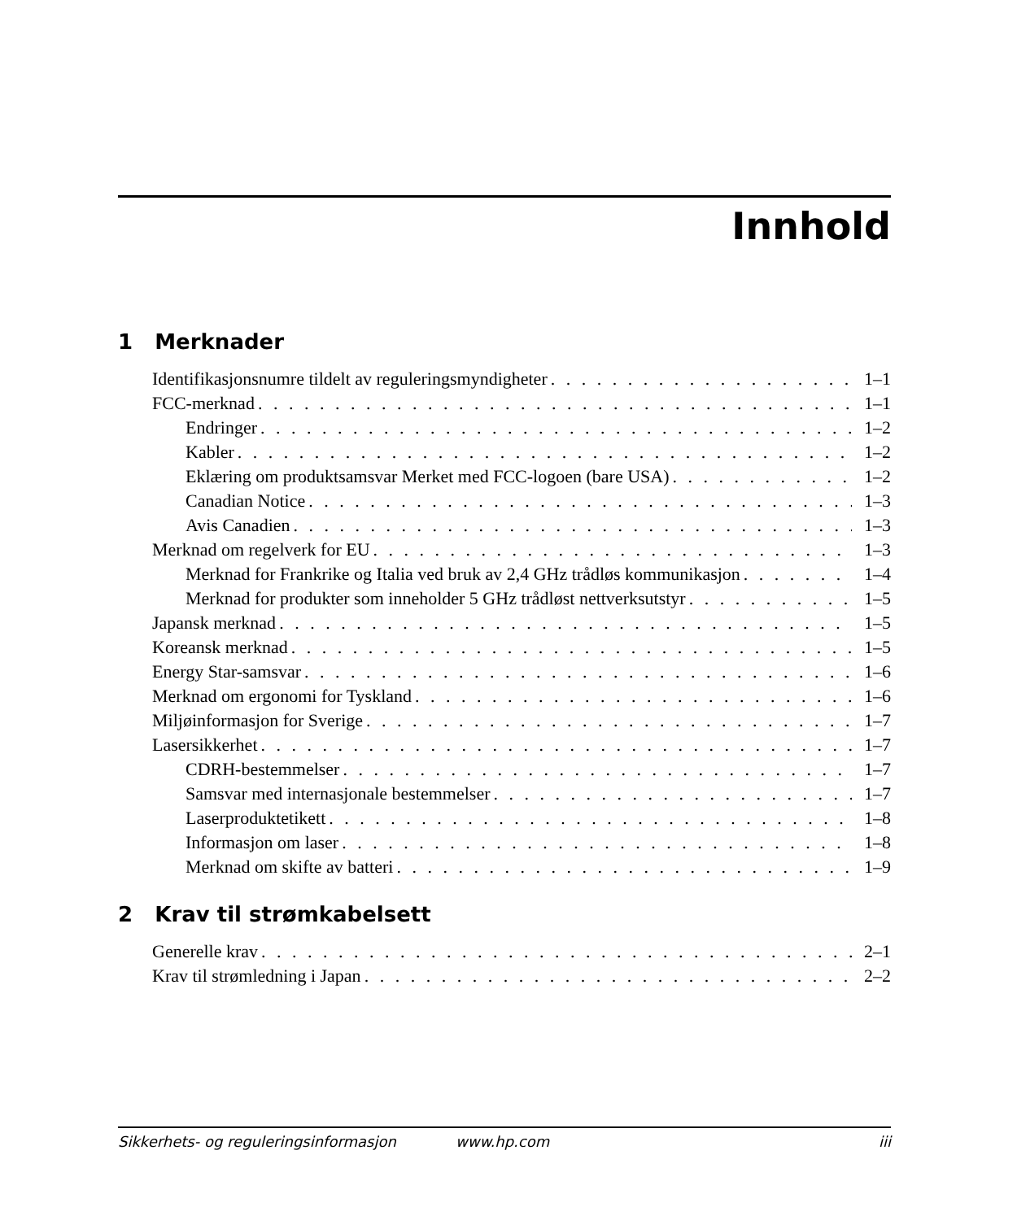Innhold
1 Merknader
Identifikasjonsnumre tildelt av reguleringsmyndigheter 1–1
FCC-merknad 1–1
Endringer 1–2
Kabler 1–2
Eklæring om produktsamsvar Merket med FCC-logoen (bare USA) 1–2
Canadian Notice 1–3
Avis Canadien 1–3
Merknad om regelverk for EU 1–3
Merknad for Frankrike og Italia ved bruk av 2,4 GHz trådløs kommunikasjon 1–4
Merknad for produkter som inneholder 5 GHz trådløst nettverksutstyr 1–5
Japansk merknad 1–5
Koreansk merknad 1–5
Energy Star-samsvar 1–6
Merknad om ergonomi for Tyskland 1–6
Miljøinformasjon for Sverige 1–7
Lasersikkerhet 1–7
CDRH-bestemmelser 1–7
Samsvar med internasjonale bestemmelser 1–7
Laserproduktetikett 1–8
Informasjon om laser 1–8
Merknad om skifte av batteri 1–9
2 Krav til strømkabelsett
Generelle krav 2–1
Krav til strømledning i Japan 2–2
Sikkerhets- og reguleringsinformasjon www.hp.com iii